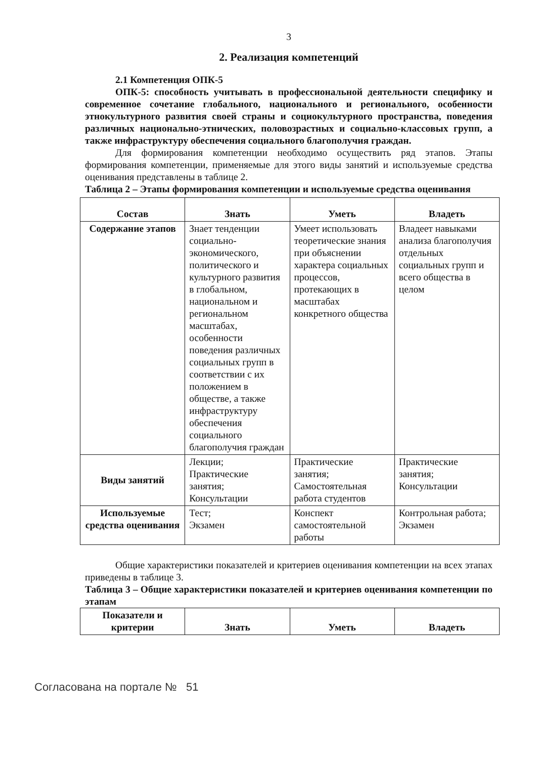3
2. Реализация компетенций
2.1 Компетенция ОПК-5
ОПК-5: способность учитывать в профессиональной деятельности специфику и современное сочетание глобального, национального и регионального, особенности этнокультурного развития своей страны и социокультурного пространства, поведения различных национально-этнических, половозрастных и социально-классовых групп, а также инфраструктуру обеспечения социального благополучия граждан.
Для формирования компетенции необходимо осуществить ряд этапов. Этапы формирования компетенции, применяемые для этого виды занятий и используемые средства оценивания представлены в таблице 2.
Таблица 2 – Этапы формирования компетенции и используемые средства оценивания
| Состав | Знать | Уметь | Владеть |
| --- | --- | --- | --- |
| Содержание этапов | Знает тенденции социально-экономического, политического и культурного развития в глобальном, национальном и региональном масштабах, особенности поведения различных социальных групп в соответствии с их положением в обществе, а также инфраструктуру обеспечения социального благополучия граждан | Умеет использовать теоретические знания при объяснении характера социальных процессов, протекающих в масштабах конкретного общества | Владеет навыками анализа благополучия отдельных социальных групп и всего общества в целом |
| Виды занятий | Лекции; Практические занятия; Консультации | Практические занятия; Самостоятельная работа студентов | Практические занятия; Консультации |
| Используемые средства оценивания | Тест; Экзамен | Конспект самостоятельной работы | Контрольная работа; Экзамен |
Общие характеристики показателей и критериев оценивания компетенции на всех этапах приведены в таблице 3.
Таблица 3 – Общие характеристики показателей и критериев оценивания компетенции по этапам
| Показатели и критерии | Знать | Уметь | Владеть |
| --- | --- | --- | --- |
Согласована на портале № 51